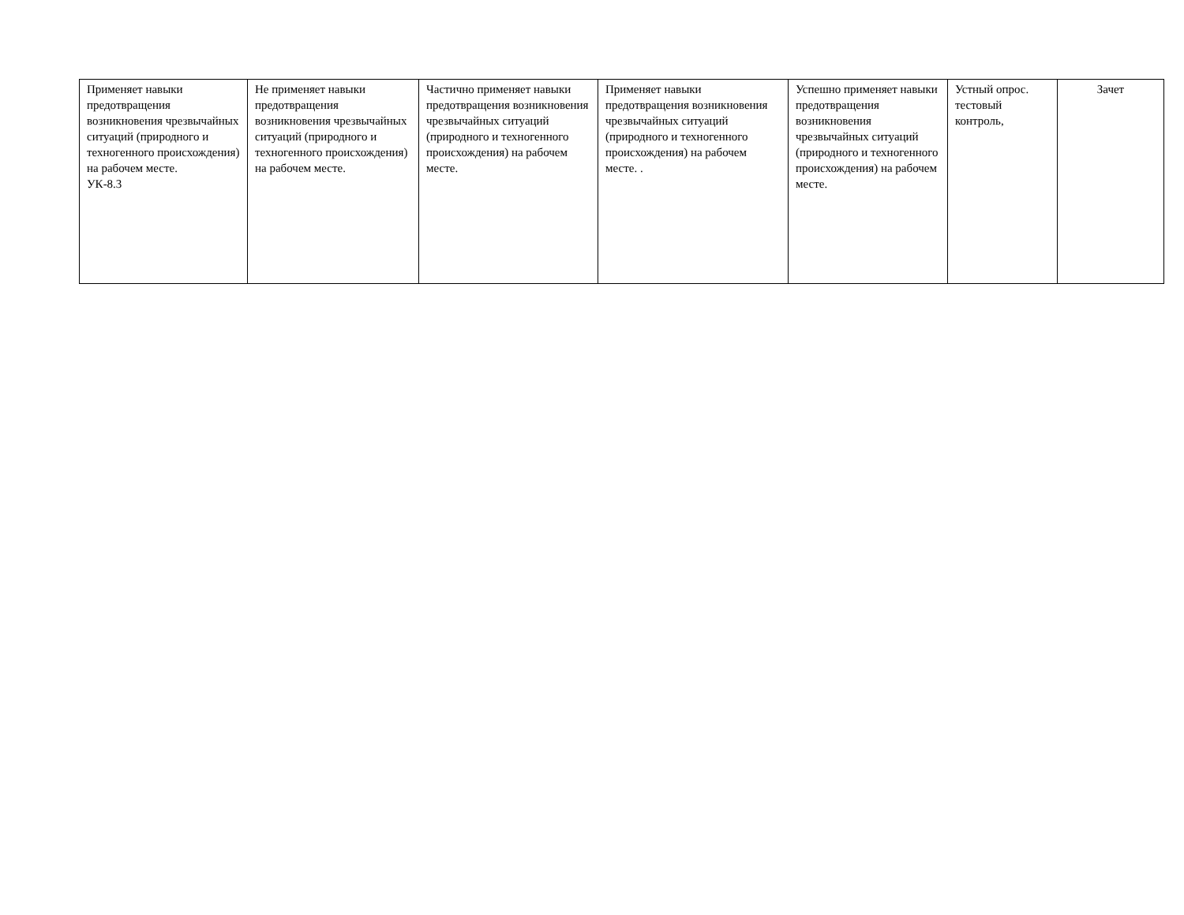| Применяет навыки предотвращения возникновения чрезвычайных ситуаций (природного и техногенного происхождения) на рабочем месте. УК-8.3 | Не применяет навыки предотвращения возникновения чрезвычайных ситуаций (природного и техногенного происхождения) на рабочем месте. | Частично применяет навыки предотвращения возникновения чрезвычайных ситуаций (природного и техногенного происхождения) на рабочем месте. | Применяет навыки предотвращения возникновения чрезвычайных ситуаций (природного и техногенного происхождения) на рабочем месте. . | Успешно применяет навыки предотвращения возникновения чрезвычайных ситуаций (природного и техногенного происхождения) на рабочем месте. | Устный опрос. тестовый контроль, | Зачет |